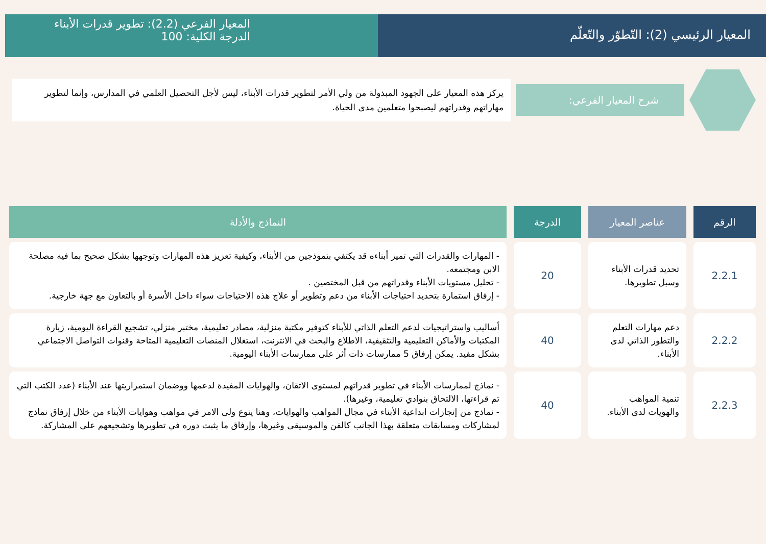المعيار الرئيسي (2): التّطوّر والتّعلّم
المعيار الفرعي (2.2): تطوير قدرات الأبناء
الدرجة الكلية: 100
شرح المعيار الفرعي:
يركز هذه المعيار على الجهود المبذولة من ولي الأمر لتطوير قدرات الأبناء، ليس لأجل التحصيل العلمي في المدارس، وإنما لتطوير مهاراتهم وقدراتهم ليصبحوا متعلمين مدى الحياة.
| الرقم | عناصر المعيار | الدرجة | النماذج والأدلة |
| --- | --- | --- | --- |
| 2.2.1 | تحديد قدرات الأبناء وسبل تطويرها. | 20 | - المهارات والقدرات التي تميز أبناءه قد يكتفي بنموذجين من الأبناء، وكيفية تعزيز هذه المهارات وتوجهها بشكل صحيح بما فيه مصلحة الابن ومجتمعه. - تحليل مستويات الأبناء وقدراتهم من قبل المختصين . - إرفاق استمارة بتحديد احتياجات الأبناء من دعم وتطوير أو علاج هذه الاحتياجات سواء داخل الأسرة أو بالتعاون مع جهة خارجية. |
| 2.2.2 | دعم مهارات التعلم والتطور الذاتي لدى الأبناء. | 40 | أساليب واستراتيجيات لدعم التعلم الذاتي للأبناء كتوفير مكتبة منزلية، مصادر تعليمية، مختبر منزلي، تشجيع القراءة اليومية، زيارة المكتبات والأماكن التعليمية والتثقيفية، الاطلاع والبحث في الانترنت، استغلال المنصات التعليمية المتاحة وقنوات التواصل الاجتماعي بشكل مفيد. يمكن إرفاق 5 ممارسات ذات أثر على ممارسات الأبناء اليومية. |
| 2.2.3 | تنمية المواهب والهويات لدى الأبناء. | 40 | - نماذج لممارسات الأبناء في تطوير قدراتهم لمستوى الاتقان، والهوايات المفيدة لدعمها ووضمان استمراريتها عند الأبناء (عدد الكتب التي تم قراءتها، الالتحاق بنوادي تعليمية، وغيرها). - نماذج من إنجازات ابداعية الأبناء في مجال المواهب والهوايات، وهنا ينوع ولى الامر في مواهب وهوايات الأبناء من خلال إرفاق نماذج لمشاركات ومسابقات متعلقة بهذا الجانب كالفن والموسيقى وغيرها، وإرفاق ما يثبت دوره في تطويرها وتشجيعهم على المشاركة. |